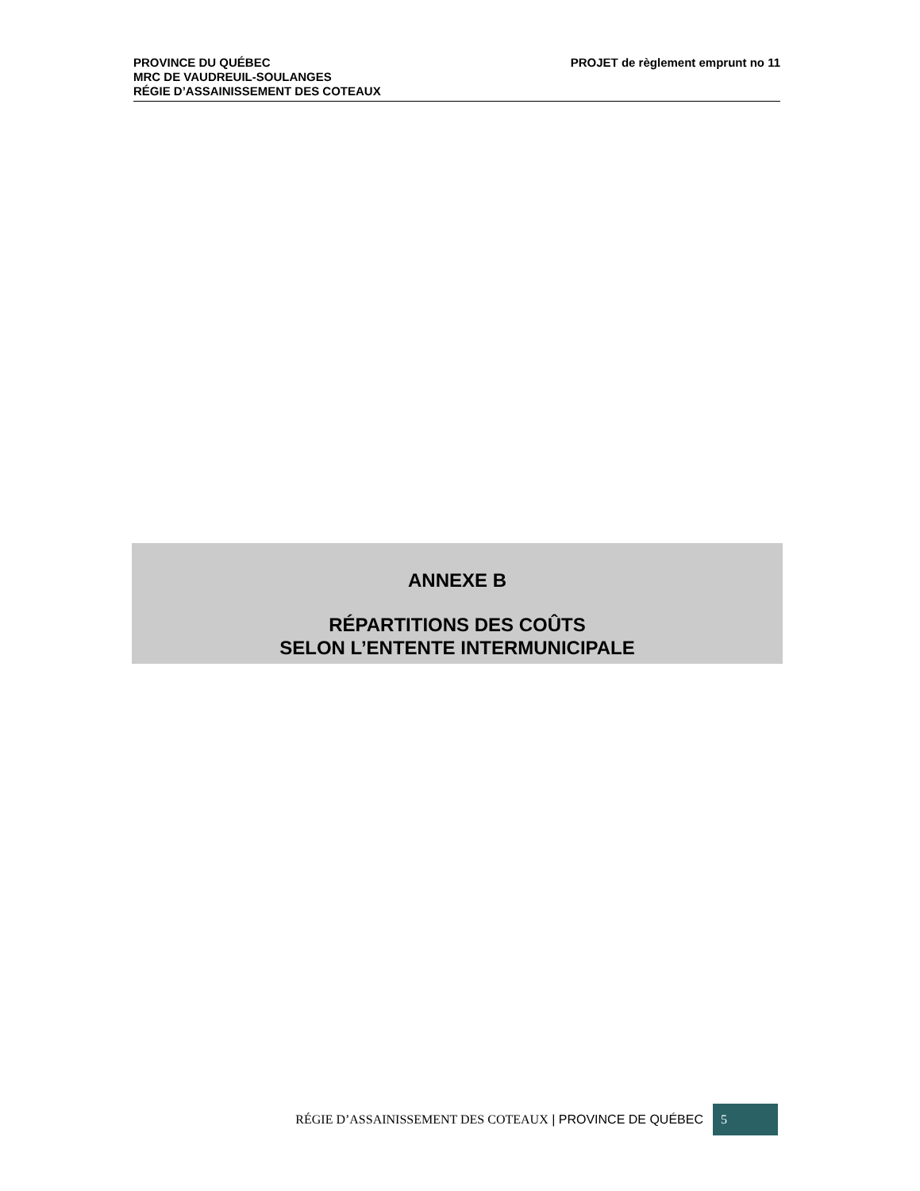PROVINCE DU QUÉBEC
MRC DE VAUDREUIL-SOULANGES
RÉGIE D’ASSAINISSEMENT DES COTEAUX
PROJET de règlement emprunt no 11
ANNEXE B
RÉPARTITIONS DES COÛTS
SELON L’ENTENTE INTERMUNICIPALE
RÉGIE D’ASSAINISSEMENT DES COTEAUX | PROVINCE DE QUÉBEC 5